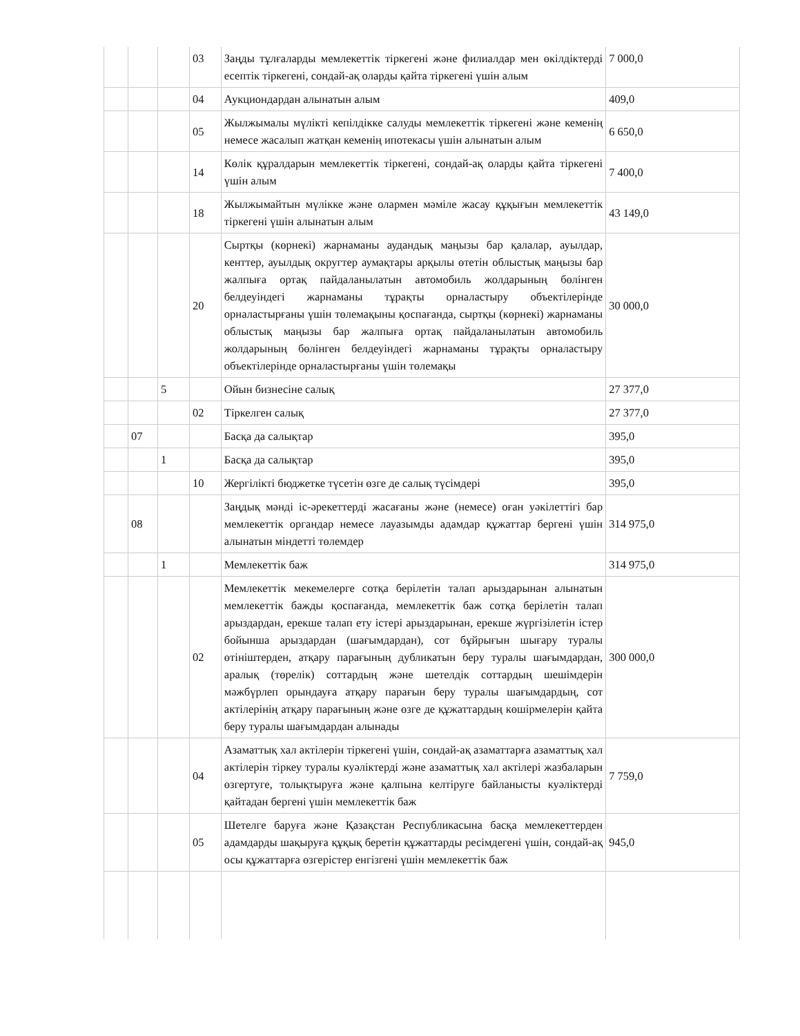| | | | 03 | Заңды тұлғаларды мемлекеттік тіркегені және филиалдар мен өкілдіктерді есептік тіркегені, сондай-ақ оларды қайта тіркегені үшін алым | 7 000,0 |
| | | | 04 | Аукциондардан алынатын алым | 409,0 |
| | | | 05 | Жылжымалы мүлікті кепілдікке салуды мемлекеттік тіркегені және кеменің немесе жасалып жатқан кеменің ипотекасы үшін алынатын алым | 6 650,0 |
| | | | 14 | Көлік құралдарын мемлекеттік тіркегені, сондай-ақ оларды қайта тіркегені үшін алым | 7 400,0 |
| | | | 18 | Жылжымайтын мүлікке және олармен мәміле жасау құқығын мемлекеттік тіркегені үшін алынатын алым | 43 149,0 |
| | | | 20 | Сыртқы (көрнекі) жарнаманы аудандық маңызы бар қалалар, ауылдар, кенттер, ауылдық округтер аумақтары арқылы өтетін облыстық маңызы бар жалпыға ортақ пайдаланылатын автомобиль жолдарының бөлінген белдеуіндегі жарнаманы тұрақты орналастыру объектілерінде орналастырғаны үшін төлемақыны қоспағанда, сыртқы (көрнекі) жарнаманы облыстық маңызы бар жалпыға ортақ пайдаланылатын автомобиль жолдарының бөлінген белдеуіндегі жарнаманы тұрақты орналастыру объектілерінде орналастырғаны үшін төлемақы | 30 000,0 |
| | | 5 | | Ойын бизнесіне салық | 27 377,0 |
| | | | 02 | Тіркелген салық | 27 377,0 |
| | 07 | | | Басқа да салықтар | 395,0 |
| | | 1 | | Басқа да салықтар | 395,0 |
| | | | 10 | Жергілікті бюджетке түсетін өзге де салық түсімдері | 395,0 |
| | 08 | | | Заңдық мәнді іс-әрекеттерді жасағаны және (немесе) оған уәкілеттігі бар мемлекеттік органдар немесе лауазымды адамдар құжаттар бергені үшін алынатын міндетті төлемдер | 314 975,0 |
| | | 1 | | Мемлекеттік баж | 314 975,0 |
| | | | 02 | Мемлекеттік мекемелерге сотқа берілетін талап арыздарынан алынатын мемлекеттік бажды қоспағанда, мемлекеттік баж сотқа берілетін талап арыздардан, ерекше талап ету істері арыздарынан, ерекше жүргізілетін істер бойынша арыздардан (шағымдардан), сот бұйрығын шығару туралы өтініштерден, атқару парағының дубликатын беру туралы шағымдардан, аралық (төрелік) соттардың және шетелдік соттардың шешімдерін мәжбүрлеп орындауға атқару парағын беру туралы шағымдардың, сот актілерінің атқару парағының және өзге де құжаттардың көшірмелерін қайта беру туралы шағымдардан алынады | 300 000,0 |
| | | | 04 | Азаматтық хал актілерін тіркегені үшін, сондай-ақ азаматтарға азаматтық хал актілерін тіркеу туралы куәліктерді және азаматтық хал актілері жазбаларын өзгертуге, толықтыруға және қалпына келтіруге байланысты куәліктерді қайтадан бергені үшін мемлекеттік баж | 7 759,0 |
| | | | 05 | Шетелге баруға және Қазақстан Республикасына басқа мемлекеттерден адамдарды шақыруға құқық беретін құжаттарды ресімдегені үшін, сондай-ақ осы құжаттарға өзгерістер енгізгені үшін мемлекеттік баж | 945,0 |